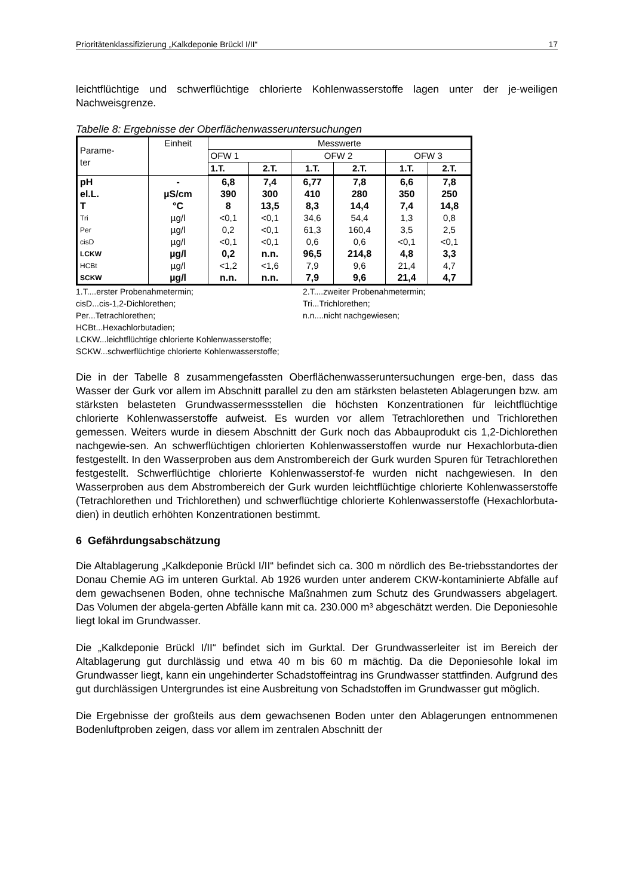Prioritätenklassifizierung „Kalkdeponie Brückl I/II“17
leichtflüchtige und schwerflüchtige chlorierte Kohlenwasserstoffe lagen unter der je-weiligen Nachweisgrenze.
Tabelle 8: Ergebnisse der Oberflächenwasseruntersuchungen
| Parame- ter | Einheit | Messwerte | | | | | |
| --- | --- | --- | --- | --- | --- | --- | --- |
| | | OFW 1 | | OFW 2 | | OFW 3 | |
| | | 1.T. | 2.T. | 1.T. | 2.T. | 1.T. | 2.T. |
| pH | - | 6,8 | 7,4 | 6,77 | 7,8 | 6,6 | 7,8 |
| el.L. | µS/cm | 390 | 300 | 410 | 280 | 350 | 250 |
| T | °C | 8 | 13,5 | 8,3 | 14,4 | 7,4 | 14,8 |
| Tri | µg/l | <0,1 | <0,1 | 34,6 | 54,4 | 1,3 | 0,8 |
| Per | µg/l | 0,2 | <0,1 | 61,3 | 160,4 | 3,5 | 2,5 |
| cisD | µg/l | <0,1 | <0,1 | 0,6 | 0,6 | <0,1 | <0,1 |
| LCKW | µg/l | 0,2 | n.n. | 96,5 | 214,8 | 4,8 | 3,3 |
| HCBt | µg/l | <1,2 | <1,6 | 7,9 | 9,6 | 21,4 | 4,7 |
| SCKW | µg/l | n.n. | n.n. | 7,9 | 9,6 | 21,4 | 4,7 |
1.T....erster Probenahmetermin; 2.T....zweiter Probenahmetermin;
cisD...cis-1,2-Dichlorethen; Tri...Trichlorethen;
Per...Tetrachlorethen; n.n....nicht nachgewiesen;
HCBt...Hexachlorbutadien;
LCKW...leichtflüchtige chlorierte Kohlenwasserstoffe;
SCKW...schwerflüchtige chlorierte Kohlenwasserstoffe;
Die in der Tabelle 8 zusammengefassten Oberflächenwasseruntersuchungen erge-ben, dass das Wasser der Gurk vor allem im Abschnitt parallel zu den am stärksten belasteten Ablagerungen bzw. am stärksten belasteten Grundwassermessstellen die höchsten Konzentrationen für leichtflüchtige chlorierte Kohlenwasserstoffe aufweist. Es wurden vor allem Tetrachlorethen und Trichlorethen gemessen. Weiters wurde in diesem Abschnitt der Gurk noch das Abbauprodukt cis 1,2-Dichlorethen nachgewie-sen. An schwerflüchtigen chlorierten Kohlenwasserstoffen wurde nur Hexachlorbuta-dien festgestellt. In den Wasserproben aus dem Anstrombereich der Gurk wurden Spuren für Tetrachlorethen festgestellt. Schwerflüchtige chlorierte Kohlenwasserstof-fe wurden nicht nachgewiesen. In den Wasserproben aus dem Abstrombereich der Gurk wurden leichtflüchtige chlorierte Kohlenwasserstoffe (Tetrachlorethen und Trichlorethen) und schwerflüchtige chlorierte Kohlenwasserstoffe (Hexachlorbuta-dien) in deutlich erhöhten Konzentrationen bestimmt.
6 Gefährdungsabschätzung
Die Altablagerung „Kalkdeponie Brückl I/II“ befindet sich ca. 300 m nördlich des Be-triebsstandortes der Donau Chemie AG im unteren Gurktal. Ab 1926 wurden unter anderem CKW-kontaminierte Abfälle auf dem gewachsenen Boden, ohne technische Maßnahmen zum Schutz des Grundwassers abgelagert. Das Volumen der abgela-gerten Abfälle kann mit ca. 230.000 m³ abgeschätzt werden. Die Deponiesohle liegt lokal im Grundwasser.
Die „Kalkdeponie Brückl I/II“ befindet sich im Gurktal. Der Grundwasserleiter ist im Bereich der Altablagerung gut durchlässig und etwa 40 m bis 60 m mächtig. Da die Deponiesohle lokal im Grundwasser liegt, kann ein ungehinderter Schadstoffeintrag ins Grundwasser stattfinden. Aufgrund des gut durchlässigen Untergrundes ist eine Ausbreitung von Schadstoffen im Grundwasser gut möglich.
Die Ergebnisse der großteils aus dem gewachsenen Boden unter den Ablagerungen entnommenen Bodenluftproben zeigen, dass vor allem im zentralen Abschnitt der